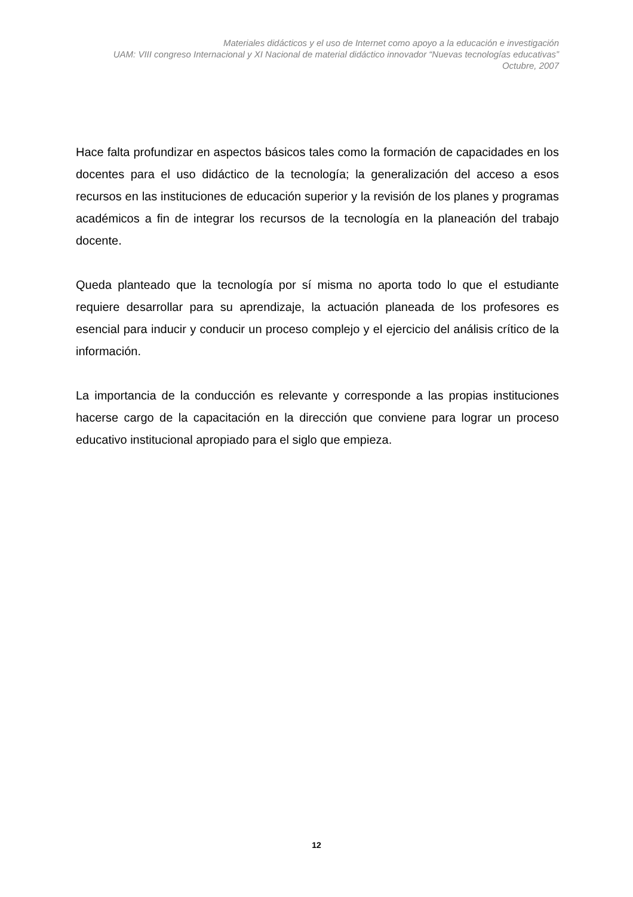Materiales didácticos y el uso de Internet como apoyo a la educación e investigación
UAM: VIII congreso Internacional y XI Nacional de material didáctico innovador “Nuevas tecnologías educativas”
Octubre, 2007
Hace falta profundizar en aspectos básicos tales como la formación de capacidades en los docentes para el uso didáctico de la tecnología; la generalización del acceso a esos recursos en las instituciones de educación superior y la revisión de los planes y programas académicos a fin de integrar los recursos de la tecnología en la planeación del trabajo docente.
Queda planteado que la tecnología por sí misma no aporta todo lo que el estudiante requiere desarrollar para su aprendizaje, la actuación planeada de los profesores es esencial para inducir y conducir un proceso complejo y el ejercicio del análisis crítico de la información.
La importancia de la conducción es relevante y corresponde a las propias instituciones hacerse cargo de la capacitación en la dirección que conviene para lograr un proceso educativo institucional apropiado para el siglo que empieza.
12